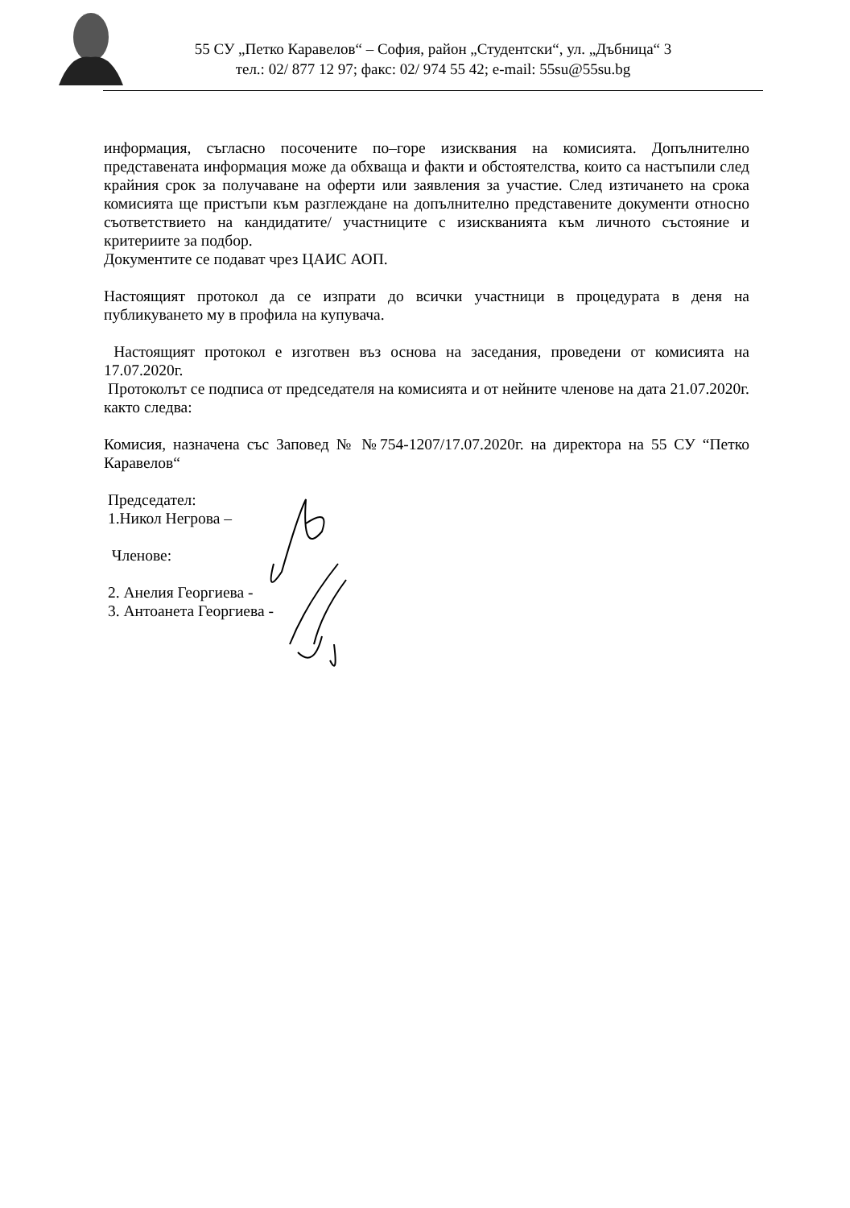55 СУ „Петко Каравелов“ – София, район „Студентски“, ул. „Дъбница“ 3
тел.: 02/ 877 12 97; факс: 02/ 974 55 42; e-mail: 55su@55su.bg
информация, съгласно посочените по–горе изисквания на комисията. Допълнително представената информация може да обхваща и факти и обстоятелства, които са настъпили след крайния срок за получаване на оферти или заявления за участие. След изтичането на срока комисията ще пристъпи към разглеждане на допълнително представените документи относно съответствието на кандидатите/ участниците с изискванията към личното състояние и критериите за подбор.
Документите се подават чрез ЦАИС АОП.
Настоящият протокол да се изпрати до всички участници в процедурата в деня на публикуването му в профила на купувача.
Настоящият протокол е изготвен въз основа на заседания, проведени от комисията на 17.07.2020г.
Протоколът се подписа от председателя на комисията и от нейните членове на дата 21.07.2020г. както следва:
Комисия, назначена със Заповед № №754-1207/17.07.2020г. на директора на 55 СУ “Петко Каравелов“
Председател:
1.Никол Негрова –
Членове:
2. Анелия Георгиева -
3. Антоанета Георгиева -